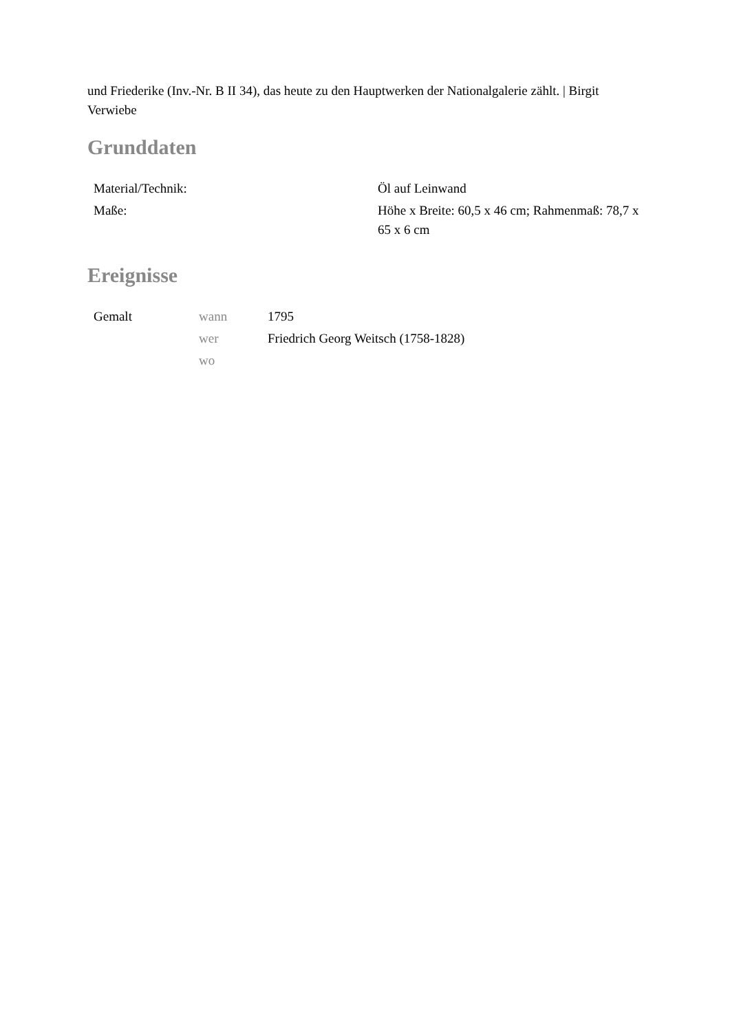und Friederike (Inv.-Nr. B II 34), das heute zu den Hauptwerken der Nationalgalerie zählt. | Birgit Verwiebe
Grunddaten
| Material/Technik: | Öl auf Leinwand |
| Maße: | Höhe x Breite: 60,5 x 46 cm; Rahmenmaß: 78,7 x 65 x 6 cm |
Ereignisse
| Gemalt | wann | 1795 |
| | wer | Friedrich Georg Weitsch (1758-1828) |
| | wo | |